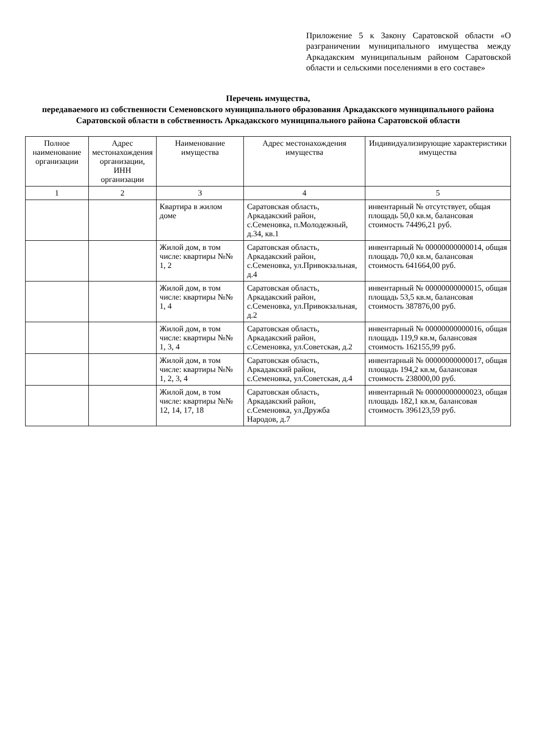Приложение 5 к Закону Саратовской области «О разграничении муниципального имущества между Аркадакским муниципальным районом Саратовской области и сельскими поселениями в его составе»
Перечень имущества,
передаваемого из собственности Семеновского муниципального образования Аркадакского муниципального района Саратовской области в собственность Аркадакского муниципального района Саратовской области
| Полное наименование организации | Адрес местонахождения организации, ИНН организации | Наименование имущества | Адрес местонахождения имущества | Индивидуализирующие характеристики имущества |
| --- | --- | --- | --- | --- |
| 1 | 2 | 3 | 4 | 5 |
| | | Квартира в жилом доме | Саратовская область, Аркадакский район, с.Семеновка, п.Молодежный, д.34, кв.1 | инвентарный № отсутствует, общая площадь 50,0 кв.м, балансовая стоимость 74496,21 руб. |
| | | Жилой дом, в том числе: квартиры №№ 1, 2 | Саратовская область, Аркадакский район, с.Семеновка, ул.Привокзальная, д.4 | инвентарный № 00000000000014, общая площадь 70,0 кв.м, балансовая стоимость 641664,00 руб. |
| | | Жилой дом, в том числе: квартиры №№ 1, 4 | Саратовская область, Аркадакский район, с.Семеновка, ул.Привокзальная, д.2 | инвентарный № 00000000000015, общая площадь 53,5 кв.м, балансовая стоимость 387876,00 руб. |
| | | Жилой дом, в том числе: квартиры №№ 1, 3, 4 | Саратовская область, Аркадакский район, с.Семеновка, ул.Советская, д.2 | инвентарный № 00000000000016, общая площадь 119,9 кв.м, балансовая стоимость 162155,99 руб. |
| | | Жилой дом, в том числе: квартиры №№ 1, 2, 3, 4 | Саратовская область, Аркадакский район, с.Семеновка, ул.Советская, д.4 | инвентарный № 00000000000017, общая площадь 194,2 кв.м, балансовая стоимость 238000,00 руб. |
| | | Жилой дом, в том числе: квартиры №№ 12, 14, 17, 18 | Саратовская область, Аркадакский район, с.Семеновка, ул.Дружба Народов, д.7 | инвентарный № 00000000000023, общая площадь 182,1 кв.м, балансовая стоимость 396123,59 руб. |